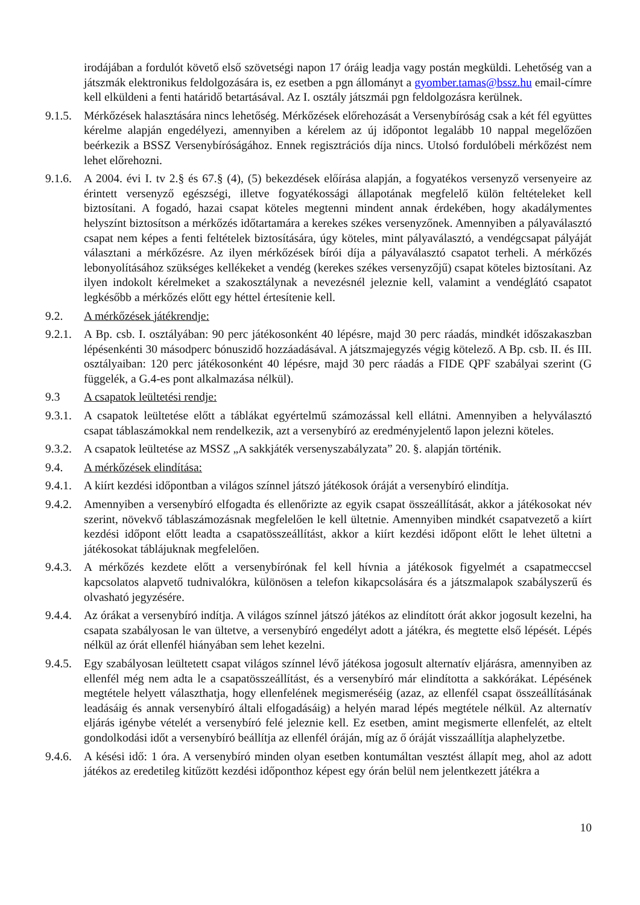irodájában a fordulót követő első szövetségi napon 17 óráig leadja vagy postán megküldi. Lehetőség van a játszmák elektronikus feldolgozására is, ez esetben a pgn állományt a gyomber.tamas@bssz.hu email-címre kell elküldeni a fenti határidő betartásával. Az I. osztály játszmái pgn feldolgozásra kerülnek.
9.1.5.
Mérkőzések halasztására nincs lehetőség. Mérkőzések előrehozását a Versenybíróság csak a két fél együttes kérelme alapján engedélyezi, amennyiben a kérelem az új időpontot legalább 10 nappal megelőzően beérkezik a BSSZ Versenybíróságához. Ennek regisztrációs díja nincs. Utolsó fordulóbeli mérkőzést nem lehet előrehozni.
9.1.6.
A 2004. évi I. tv 2.§ és 67.§ (4), (5) bekezdések előírása alapján, a fogyatékos versenyző versenyeire az érintett versenyző egészségi, illetve fogyatékossági állapotának megfelelő külön feltételeket kell biztosítani. A fogadó, hazai csapat köteles megtenni mindent annak érdekében, hogy akadálymentes helyszínt biztosítson a mérkőzés időtartamára a kerekes székes versenyzőnek. Amennyiben a pályaválasztó csapat nem képes a fenti feltételek biztosítására, úgy köteles, mint pályaválasztó, a vendégcsapat pályáját választani a mérkőzésre. Az ilyen mérkőzések bírói díja a pályaválasztó csapatot terheli. A mérkőzés lebonyolításához szükséges kellékeket a vendég (kerekes székes versenyzőjű) csapat köteles biztosítani. Az ilyen indokolt kérelmeket a szakosztálynak a nevezésnél jeleznie kell, valamint a vendéglátó csapatot legkésőbb a mérkőzés előtt egy héttel értesítenie kell.
9.2. A mérkőzések játékrendje:
9.2.1.
A Bp. csb. I. osztályában: 90 perc játékosonként 40 lépésre, majd 30 perc ráadás, mindkét időszakaszban lépésenkénti 30 másodperc bónuszidő hozzáadásával. A játszmajegyzés végig kötelező. A Bp. csb. II. és III. osztályaiban: 120 perc játékosonként 40 lépésre, majd 30 perc ráadás a FIDE QPF szabályai szerint (G függelék, a G.4-es pont alkalmazása nélkül).
9.3 A csapatok leültetési rendje:
9.3.1.
A csapatok leültetése előtt a táblákat egyértelmű számozással kell ellátni. Amennyiben a helyválasztó csapat táblaszámokkal nem rendelkezik, azt a versenybíró az eredményjelentő lapon jelezni köteles.
9.3.2.
A csapatok leültetése az MSSZ „A sakkjáték versenyszabályzata” 20. §. alapján történik.
9.4. A mérkőzések elindítása:
9.4.1.
A kiírt kezdési időpontban a világos színnel játszó játékosok óráját a versenybíró elindítja.
9.4.2.
Amennyiben a versenybíró elfogadta és ellenőrizte az egyik csapat összeállítását, akkor a játékosokat név szerint, növekvő táblaszámozásnak megfelelően le kell ültetnie. Amennyiben mindkét csapatvezető a kiírt kezdési időpont előtt leadta a csapatösszeállítást, akkor a kiírt kezdési időpont előtt le lehet ültetni a játékosokat táblájuknak megfelelően.
9.4.3.
A mérkőzés kezdete előtt a versenybírónak fel kell hívnia a játékosok figyelmét a csapatmeccsel kapcsolatos alapvető tudnivalókra, különösen a telefon kikapcsolására és a játszmalapok szabályszerű és olvasható jegyzésére.
9.4.4.
Az órákat a versenybíró indítja. A világos színnel játszó játékos az elindított órát akkor jogosult kezelni, ha csapata szabályosan le van ültetve, a versenybíró engedélyt adott a játékra, és megtette első lépését. Lépés nélkül az órát ellenfél hiányában sem lehet kezelni.
9.4.5.
Egy szabályosan leültetett csapat világos színnel lévő játékosa jogosult alternatív eljárásra, amennyiben az ellenfél még nem adta le a csapatösszeállítást, és a versenybíró már elindította a sakkórákat. Lépésének megtétele helyett választhatja, hogy ellenfelének megismeréséig (azaz, az ellenfél csapat összeállításának leadásáig és annak versenybíró általi elfogadásáig) a helyén marad lépés megtétele nélkül. Az alternatív eljárás igénybe vételét a versenybíró felé jeleznie kell. Ez esetben, amint megismerte ellenfelét, az eltelt gondolkodási időt a versenybíró beállítja az ellenfél óráján, míg az ő óráját visszaállítja alaphelyzetbe.
9.4.6.
A késési idő: 1 óra. A versenybíró minden olyan esetben kontumáltan vesztést állapít meg, ahol az adott játékos az eredetileg kitűzött kezdési időponthoz képest egy órán belül nem jelentkezett játékra a
10